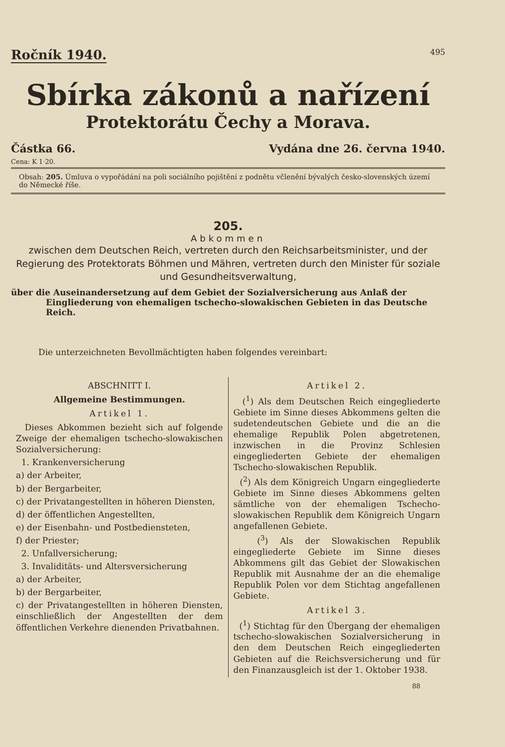Ročník 1940. 495
Sbírka zákonů a nařízení
Protektorátu Čechy a Morava.
Částka 66. Vydána dne 26. června 1940.
Cena: K 1·20.
Obsah: 205. Úmluva o vypořádání na poli sociálního pojištění z podnětu včlenění bývalých česko-slovenských území do Německé říše.
205.
Abkommen
zwischen dem Deutschen Reich, vertreten durch den Reichsarbeitsminister, und der Regierung des Protektorats Böhmen und Mähren, vertreten durch den Minister für soziale und Gesundheitsverwaltung,
über die Auseinandersetzung auf dem Gebiet der Sozialversicherung aus Anlaß der Eingliederung von ehemaligen tschecho-slowakischen Gebieten in das Deutsche Reich.
Die unterzeichneten Bevollmächtigten haben folgendes vereinbart:
ABSCHNITT I.
Allgemeine Bestimmungen.
Artikel 1.
Dieses Abkommen bezieht sich auf folgende Zweige der ehemaligen tschecho-slowakischen Sozialversicherung:
1. Krankenversicherung
a) der Arbeiter,
b) der Bergarbeiter,
c) der Privatangestellten in höheren Diensten,
d) der öffentlichen Angestellten,
e) der Eisenbahn- und Postbediensteten,
f) der Priester;
2. Unfallversicherung;
3. Invaliditäts- und Altersversicherung
a) der Arbeiter,
b) der Bergarbeiter,
c) der Privatangestellten in höheren Diensten, einschließlich der Angestellten der dem öffentlichen Verkehre dienenden Privatbahnen.
Artikel 2.
(<sup>1</sup>) Als dem Deutschen Reich eingegliederte Gebiete im Sinne dieses Abkommens gelten die sudetendeutschen Gebiete und die an die ehemalige Republik Polen abgetretenen, inzwischen in die Provinz Schlesien eingegliederten Gebiete der ehemaligen Tschecho-slowakischen Republik.
(<sup>2</sup>) Als dem Königreich Ungarn eingegliederte Gebiete im Sinne dieses Abkommens gelten sämtliche von der ehemaligen Tschecho-slowakischen Republik dem Königreich Ungarn angefallenen Gebiete.
(<sup>3</sup>) Als der Slowakischen Republik eingegliederte Gebiete im Sinne dieses Abkommens gilt das Gebiet der Slowakischen Republik mit Ausnahme der an die ehemalige Republik Polen vor dem Stichtag angefallenen Gebiete.
Artikel 3.
(<sup>1</sup>) Stichtag für den Übergang der ehemaligen tschecho-slowakischen Sozialversicherung in den dem Deutschen Reich eingegliederten Gebieten auf die Reichsversicherung und für den Finanzausgleich ist der 1. Oktober 1938.
88